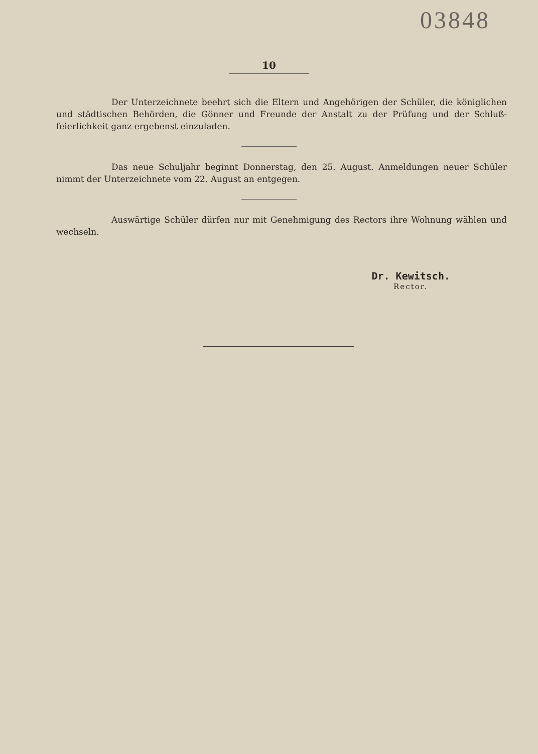03848
10
Der Unterzeichnete beehrt sich die Eltern und Angehörigen der Schüler, die königlichen und städtischen Behörden, die Gönner und Freunde der Anstalt zu der Prüfung und der Schluß­feierlichkeit ganz ergebenst einzuladen.
Das neue Schuljahr beginnt Donnerstag, den 25. August. Anmeldungen neuer Schüler nimmt der Unterzeichnete vom 22. August an entgegen.
Auswärtige Schüler dürfen nur mit Genehmigung des Rectors ihre Wohnung wäh­len und wechseln.
Dr. Kewitsch.
Rector.